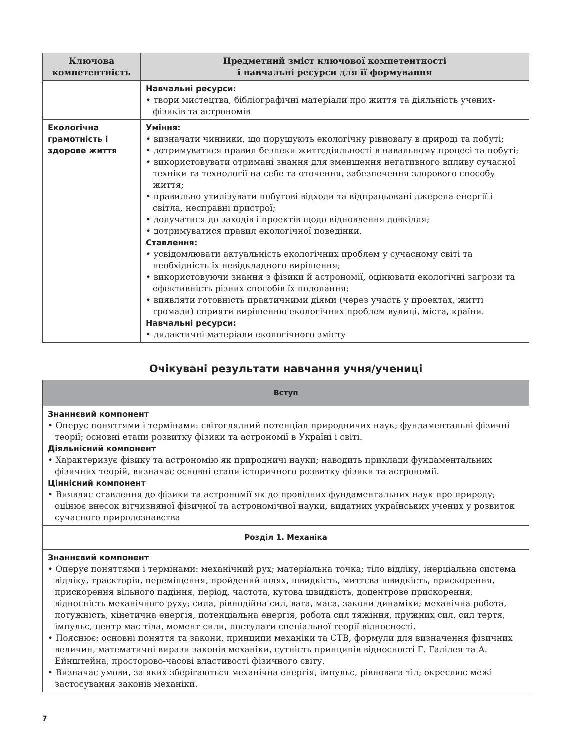| Ключова компетентність | Предметний зміст ключової компетентності і навчальні ресурси для її формування |
| --- | --- |
| | Навчальні ресурси: • твори мистецтва, бібліографічні матеріали про життя та діяльність учених-фізиків та астрономів |
| Екологічна грамотність і здорове життя | Уміння: • визначати чинники, що порушують екологічну рівновагу в природі та побуті; • дотримуватися правил безпеки життєдіяльності в навальному процесі та побуті; • використовувати отримані знання для зменшення негативного впливу сучасної техніки та технології на себе та оточення, забезпечення здорового способу життя; • правильно утилізувати побутові відходи та відпрацьовані джерела енергії і світла, несправні пристрої; • долучатися до заходів і проектів щодо відновлення довкілля; • дотримуватися правил екологічної поведінки. Ставлення: • усвідомлювати актуальність екологічних проблем у сучасному світі та необхідність їх невідкладного вирішення; • використовуючи знання з фізики й астрономії, оцінювати екологічні загрози та ефективність різних способів їх подолання; • виявляти готовність практичними діями (через участь у проектах, житті громади) сприяти вирішенню екологічних проблем вулиці, міста, країни. Навчальні ресурси: • дидактичні матеріали екологічного змісту |
Очікувані результати навчання учня/учениці
| Вступ |
| Знаннєвий компонент • Оперує поняттями і термінами: світоглядний потенціал природничих наук; фундаментальні фізичні теорії; основні етапи розвитку фізики та астрономії в Україні і світі. Діяльнісний компонент • Характеризує фізику та астрономію як природничі науки; наводить приклади фундаментальних фізичних теорій, визначає основні етапи історичного розвитку фізики та астрономії. Ціннісний компонент • Виявляє ставлення до фізики та астрономії як до провідних фундаментальних наук про природу; оцінює внесок вітчизняної фізичної та астрономічної науки, видатних українських учених у розвиток сучасного природознавства |
| Розділ 1. Механіка |
| Знаннєвий компонент • Оперує поняттями і термінами: механічний рух; матеріальна точка; тіло відліку, інерціальна система відліку, траєкторія, переміщення, пройдений шлях, швидкість, миттєва швидкість, прискорення, прискорення вільного падіння, період, частота, кутова швидкість, доцентрове прискорення, відносність механічного руху; сила, рівнодійна сил, вага, маса, закони динаміки; механічна робота, потужність, кінетична енергія, потенціальна енергія, робота сил тяжіння, пружних сил, сил тертя, імпульс, центр мас тіла, момент сили, постулати спеціальної теорії відносності. • Пояснює: основні поняття та закони, принципи механіки та СТВ, формули для визначення фізичних величин, математичні вирази законів механіки, сутність принципів відносності Г. Галілея та А. Ейнштейна, просторово-часові властивості фізичного світу. • Визначає умови, за яких зберігаються механічна енергія, імпульс, рівновага тіл; окреслює межі застосування законів механіки. |
7